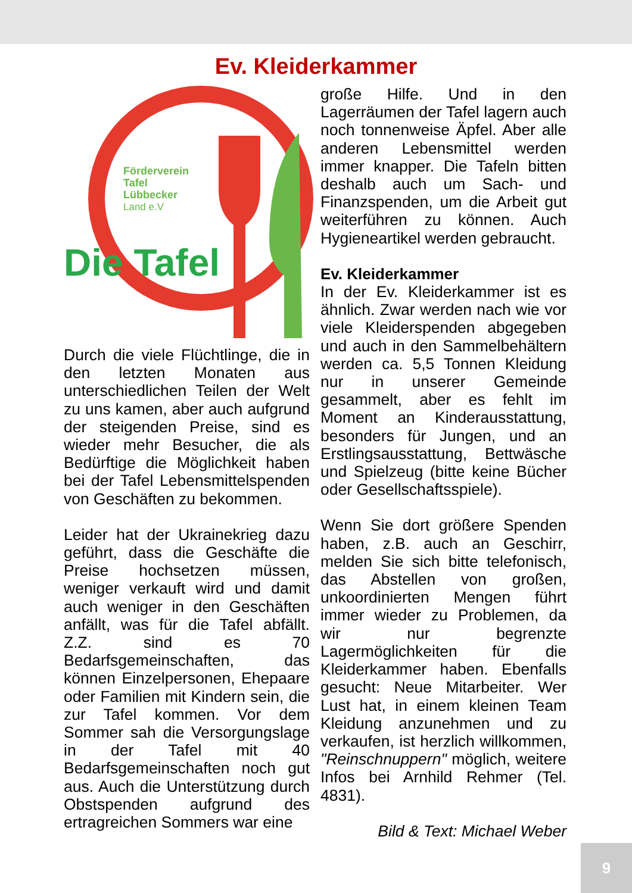Ev. Kleiderkammer
Förderverein
Tafel
Lübbecker
Land e.V
Die Tafel
Durch die viele Flüchtlinge, die in den letzten Monaten aus unterschiedlichen Teilen der Welt zu uns kamen, aber auch aufgrund der steigenden Preise, sind es wieder mehr Besucher, die als Bedürftige die Möglichkeit haben bei der Tafel Lebensmittelspenden von Geschäften zu bekommen.
Leider hat der Ukrainekrieg dazu geführt, dass die Geschäfte die Preise hochsetzen müssen, weniger verkauft wird und damit auch weniger in den Geschäften anfällt, was für die Tafel abfällt. Z.Z. sind es 70 Bedarfsgemeinschaften, das können Einzelpersonen, Ehepaare oder Familien mit Kindern sein, die zur Tafel kommen. Vor dem Sommer sah die Versorgungslage in der Tafel mit 40 Bedarfsgemeinschaften noch gut aus. Auch die Unterstützung durch Obstspenden aufgrund des ertragreichen Sommers war eine
große Hilfe. Und in den Lagerräumen der Tafel lagern auch noch tonnenweise Äpfel. Aber alle anderen Lebensmittel werden immer knapper. Die Tafeln bitten deshalb auch um Sach- und Finanzspenden, um die Arbeit gut weiterführen zu können. Auch Hygieneartikel werden gebraucht.
Ev. Kleiderkammer
In der Ev. Kleiderkammer ist es ähnlich. Zwar werden nach wie vor viele Kleiderspenden abgegeben und auch in den Sammelbehältern werden ca. 5,5 Tonnen Kleidung nur in unserer Gemeinde gesammelt, aber es fehlt im Moment an Kinderausstattung, besonders für Jungen, und an Erstlingsausstattung, Bettwäsche und Spielzeug (bitte keine Bücher oder Gesellschaftsspiele).
Wenn Sie dort größere Spenden haben, z.B. auch an Geschirr, melden Sie sich bitte telefonisch, das Abstellen von großen, unkoordinierten Mengen führt immer wieder zu Problemen, da wir nur begrenzte Lagermöglichkeiten für die Kleiderkammer haben. Ebenfalls gesucht: Neue Mitarbeiter. Wer Lust hat, in einem kleinen Team Kleidung anzunehmen und zu verkaufen, ist herzlich willkommen, "Reinschnuppern" möglich, weitere Infos bei Arnhild Rehmer (Tel. 4831).
Bild & Text: Michael Weber
9